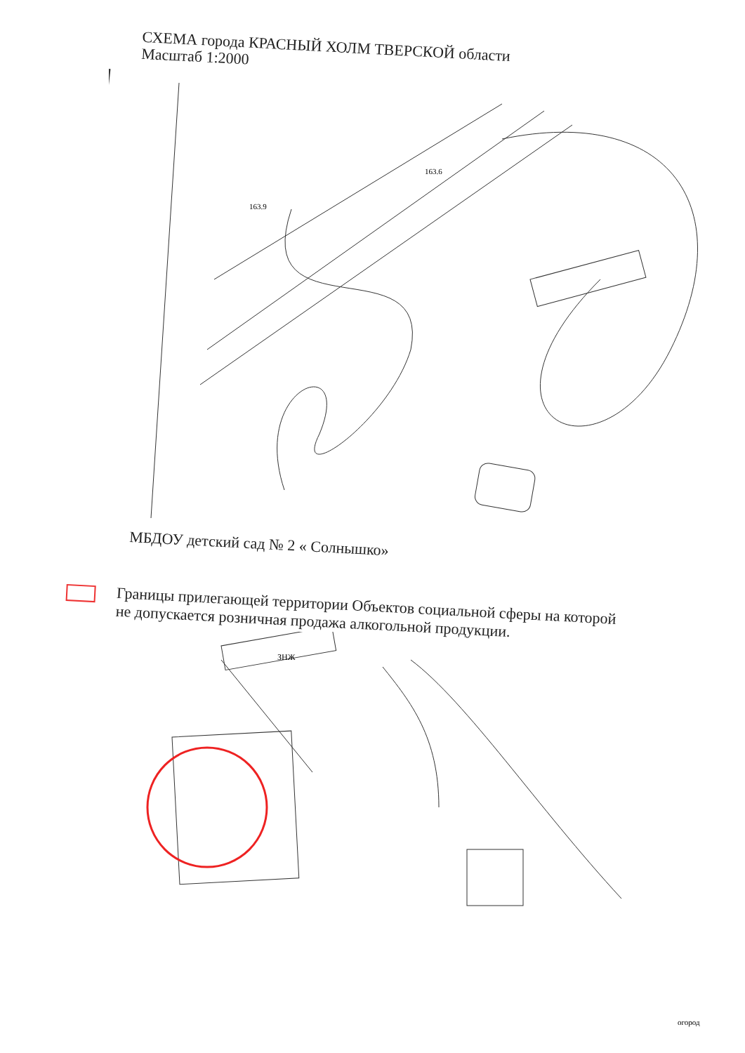СХЕМА города КРАСНЫЙ ХОЛМ ТВЕРСКОЙ области
Масштаб 1:2000
163.9
163.6
МБДОУ детский сад № 2 « Солнышко»
Границы прилегающей территории Объектов социальной сферы на которой
не допускается розничная продажа алкогольной продукции.
ЗНЖ
огород